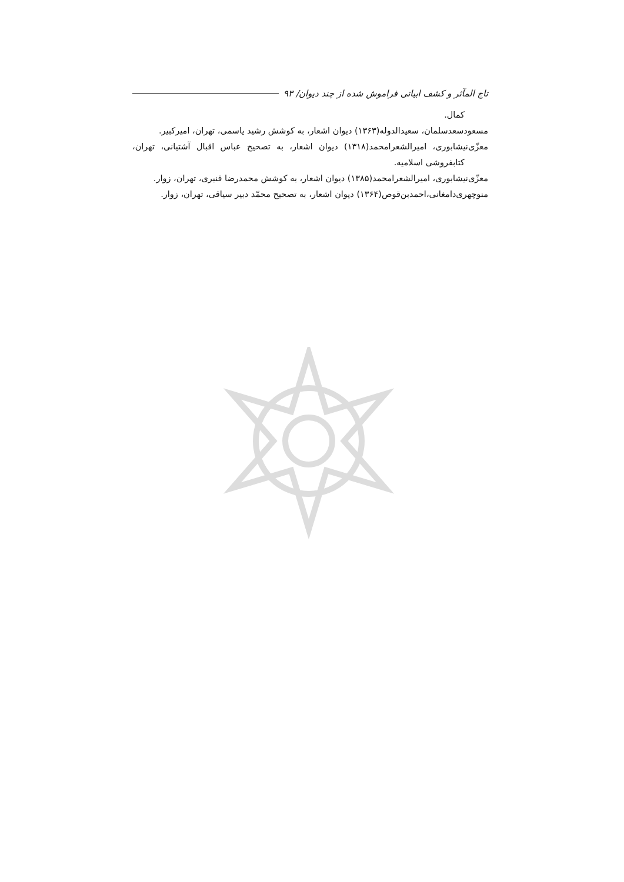تاج المآثر و کشف ابیاتی فراموش شده از چند دیوان/ ۹۳
کمال.
مسعودسعدسلمان، سعیدالدوله(۱۳۶۳) دیوان اشعار، به کوشش رشید یاسمی، تهران، امیرکبیر.
معزّی‌نیشابوری، امیرالشعرامحمد(۱۳۱۸) دیوان اشعار، به تصحیح عباس اقبال آشتیانی، تهران، کتابفروشی اسلامیه.
معزّی‌نیشابوری، امیرالشعرامحمد(۱۳۸۵) دیوان اشعار، به کوشش محمدرضا قنبری، تهران، زوار.
منوچهری‌دامغانی،احمدبن‌قوص(۱۳۶۴) دیوان اشعار، به تصحیح محمّد دبیر سیاقی، تهران، زوار.